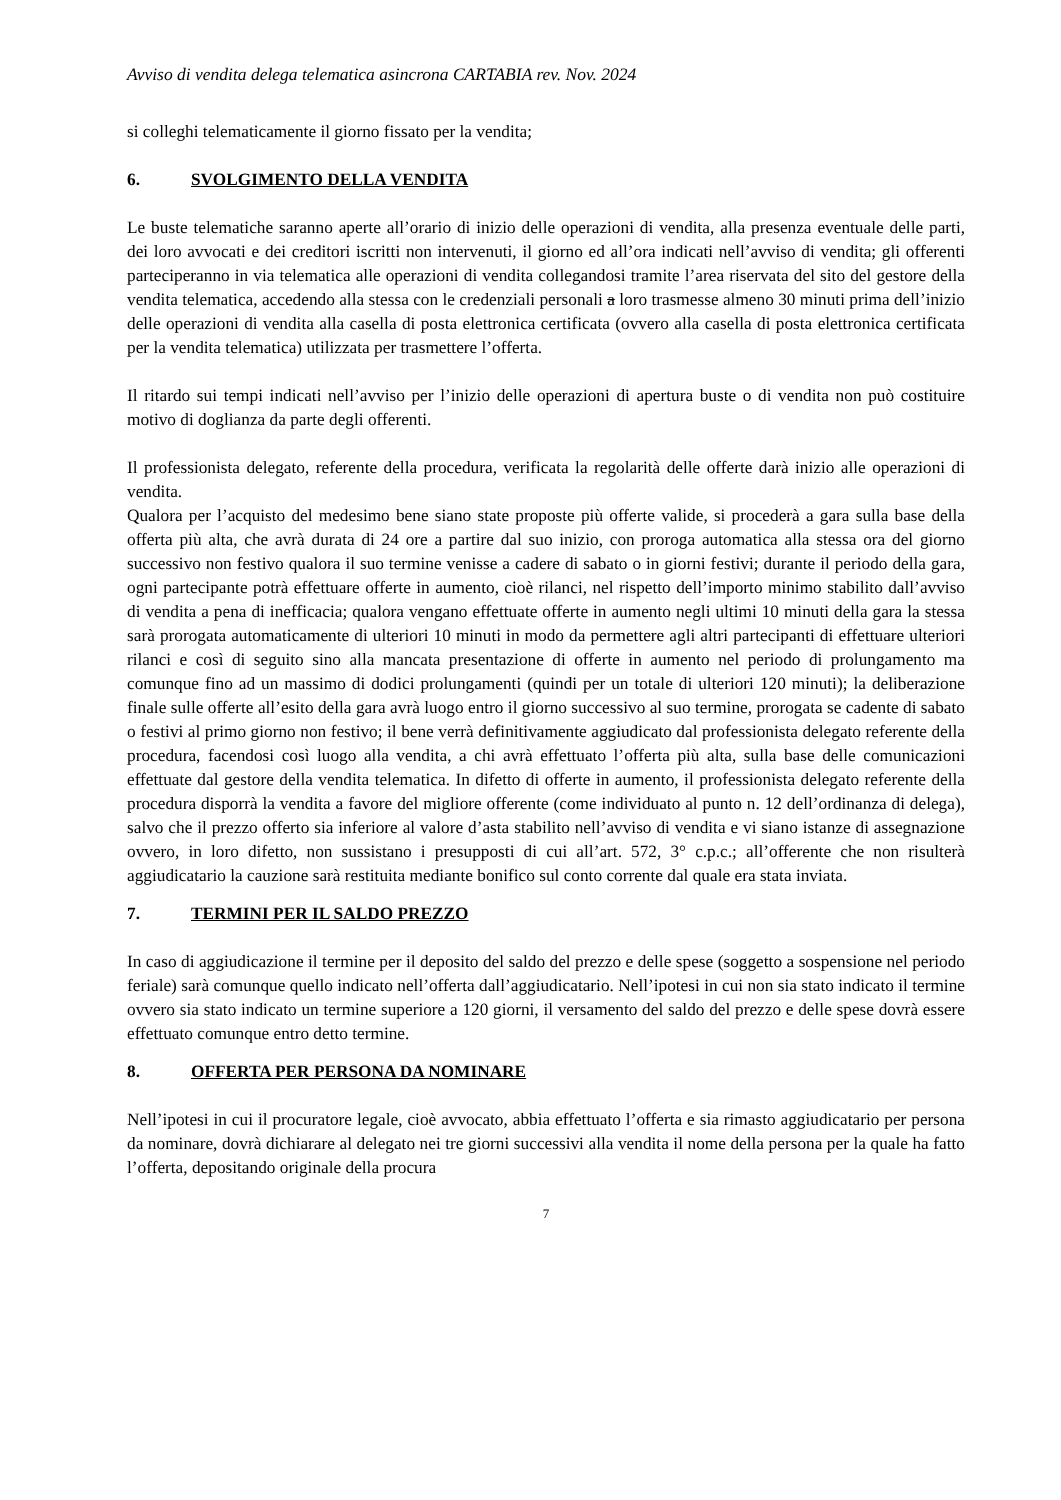Avviso di vendita delega telematica asincrona CARTABIA rev. Nov. 2024
si colleghi telematicamente il giorno fissato per la vendita;
6. SVOLGIMENTO DELLA VENDITA
Le buste telematiche saranno aperte all’orario di inizio delle operazioni di vendita, alla presenza eventuale delle parti, dei loro avvocati e dei creditori iscritti non intervenuti, il giorno ed all’ora indicati nell’avviso di vendita; gli offerenti parteciperanno in via telematica alle operazioni di vendita collegandosi tramite l’area riservata del sito del gestore della vendita telematica, accedendo alla stessa con le credenziali personali a loro trasmesse almeno 30 minuti prima dell’inizio delle operazioni di vendita alla casella di posta elettronica certificata (ovvero alla casella di posta elettronica certificata per la vendita telematica) utilizzata per trasmettere l’offerta.
Il ritardo sui tempi indicati nell’avviso per l’inizio delle operazioni di apertura buste o di vendita non può costituire motivo di doglianza da parte degli offerenti.
Il professionista delegato, referente della procedura, verificata la regolarità delle offerte darà inizio alle operazioni di vendita.
Qualora per l’acquisto del medesimo bene siano state proposte più offerte valide, si procederà a gara sulla base della offerta più alta, che avrà durata di 24 ore a partire dal suo inizio, con proroga automatica alla stessa ora del giorno successivo non festivo qualora il suo termine venisse a cadere di sabato o in giorni festivi; durante il periodo della gara, ogni partecipante potrà effettuare offerte in aumento, cioè rilanci, nel rispetto dell’importo minimo stabilito dall’avviso di vendita a pena di inefficacia; qualora vengano effettuate offerte in aumento negli ultimi 10 minuti della gara la stessa sarà prorogata automaticamente di ulteriori 10 minuti in modo da permettere agli altri partecipanti di effettuare ulteriori rilanci e così di seguito sino alla mancata presentazione di offerte in aumento nel periodo di prolungamento ma comunque fino ad un massimo di dodici prolungamenti (quindi per un totale di ulteriori 120 minuti); la deliberazione finale sulle offerte all’esito della gara avrà luogo entro il giorno successivo al suo termine, prorogata se cadente di sabato o festivi al primo giorno non festivo; il bene verrà definitivamente aggiudicato dal professionista delegato referente della procedura, facendosi così luogo alla vendita, a chi avrà effettuato l’offerta più alta, sulla base delle comunicazioni effettuate dal gestore della vendita telematica. In difetto di offerte in aumento, il professionista delegato referente della procedura disporrà la vendita a favore del migliore offerente (come individuato al punto n. 12 dell’ordinanza di delega), salvo che il prezzo offerto sia inferiore al valore d’asta stabilito nell’avviso di vendita e vi siano istanze di assegnazione ovvero, in loro difetto, non sussistano i presupposti di cui all’art. 572, 3° c.p.c.; all’offerente che non risulterà aggiudicatario la cauzione sarà restituita mediante bonifico sul conto corrente dal quale era stata inviata.
7. TERMINI PER IL SALDO PREZZO
In caso di aggiudicazione il termine per il deposito del saldo del prezzo e delle spese (soggetto a sospensione nel periodo feriale) sarà comunque quello indicato nell’offerta dall’aggiudicatario. Nell’ipotesi in cui non sia stato indicato il termine ovvero sia stato indicato un termine superiore a 120 giorni, il versamento del saldo del prezzo e delle spese dovrà essere effettuato comunque entro detto termine.
8. OFFERTA PER PERSONA DA NOMINARE
Nell’ipotesi in cui il procuratore legale, cioè avvocato, abbia effettuato l’offerta e sia rimasto aggiudicatario per persona da nominare, dovrà dichiarare al delegato nei tre giorni successivi alla vendita il nome della persona per la quale ha fatto l’offerta, depositando originale della procura
7